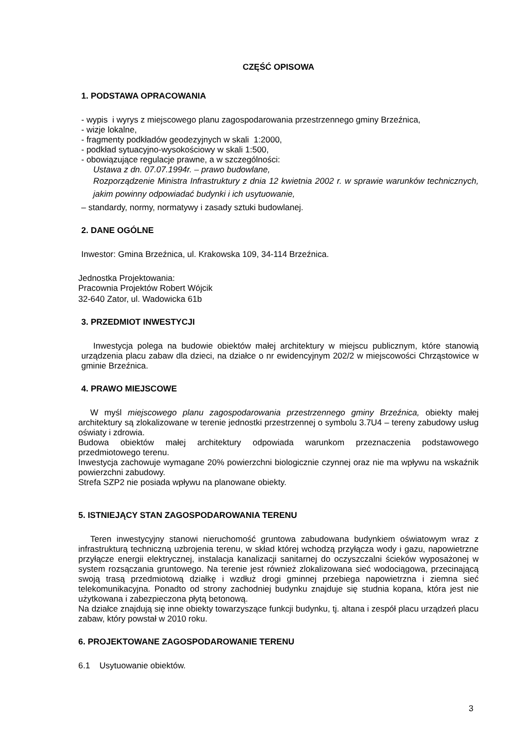CZĘŚĆ OPISOWA
1. PODSTAWA OPRACOWANIA
- wypis i wyrys z miejscowego planu zagospodarowania przestrzennego gminy Brzeźnica,
- wizje lokalne,
- fragmenty podkładów geodezyjnych w skali 1:2000,
- podkład sytuacyjno-wysokościowy w skali 1:500,
- obowiązujące regulacje prawne, a w szczególności:
Ustawa z dn. 07.07.1994r. – prawo budowlane,
Rozporządzenie Ministra Infrastruktury z dnia 12 kwietnia 2002 r. w sprawie warunków technicznych, jakim powinny odpowiadać budynki i ich usytuowanie,
– standardy, normy, normatywy i zasady sztuki budowlanej.
2. DANE OGÓLNE
Inwestor: Gmina Brzeźnica, ul. Krakowska 109, 34-114 Brzeźnica.
Jednostka Projektowania:
Pracownia Projektów Robert Wójcik
32-640 Zator, ul. Wadowicka 61b
3. PRZEDMIOT INWESTYCJI
Inwestycja polega na budowie obiektów małej architektury w miejscu publicznym, które stanowią urządzenia placu zabaw dla dzieci, na działce o nr ewidencyjnym 202/2 w miejscowości Chrząstowice w gminie Brzeźnica.
4. PRAWO MIEJSCOWE
W myśl miejscowego planu zagospodarowania przestrzennego gminy Brzeźnica, obiekty małej architektury są zlokalizowane w terenie jednostki przestrzennej o symbolu 3.7U4 – tereny zabudowy usług oświaty i zdrowia.
Budowa obiektów małej architektury odpowiada warunkom przeznaczenia podstawowego przedmiotowego terenu.
Inwestycja zachowuje wymagane 20% powierzchni biologicznie czynnej oraz nie ma wpływu na wskaźnik powierzchni zabudowy.
Strefa SZP2 nie posiada wpływu na planowane obiekty.
5. ISTNIEJĄCY STAN ZAGOSPODAROWANIA TERENU
Teren inwestycyjny stanowi nieruchomość gruntowa zabudowana budynkiem oświatowym wraz z infrastrukturą techniczną uzbrojenia terenu, w skład której wchodzą przyłącza wody i gazu, napowietrzne przyłącze energii elektrycznej, instalacja kanalizacji sanitarnej do oczyszczalni ścieków wyposażonej w system rozsączania gruntowego. Na terenie jest również zlokalizowana sieć wodociągowa, przecinającą swoją trasą przedmiotową działkę i wzdłuż drogi gminnej przebiega napowietrzna i ziemna sieć telekomunikacyjna. Ponadto od strony zachodniej budynku znajduje się studnia kopana, która jest nie użytkowana i zabezpieczona płytą betonową.
Na działce znajdują się inne obiekty towarzyszące funkcji budynku, tj. altana i zespół placu urządzeń placu zabaw, który powstał w 2010 roku.
6. PROJEKTOWANE ZAGOSPODAROWANIE TERENU
6.1 Usytuowanie obiektów.
3